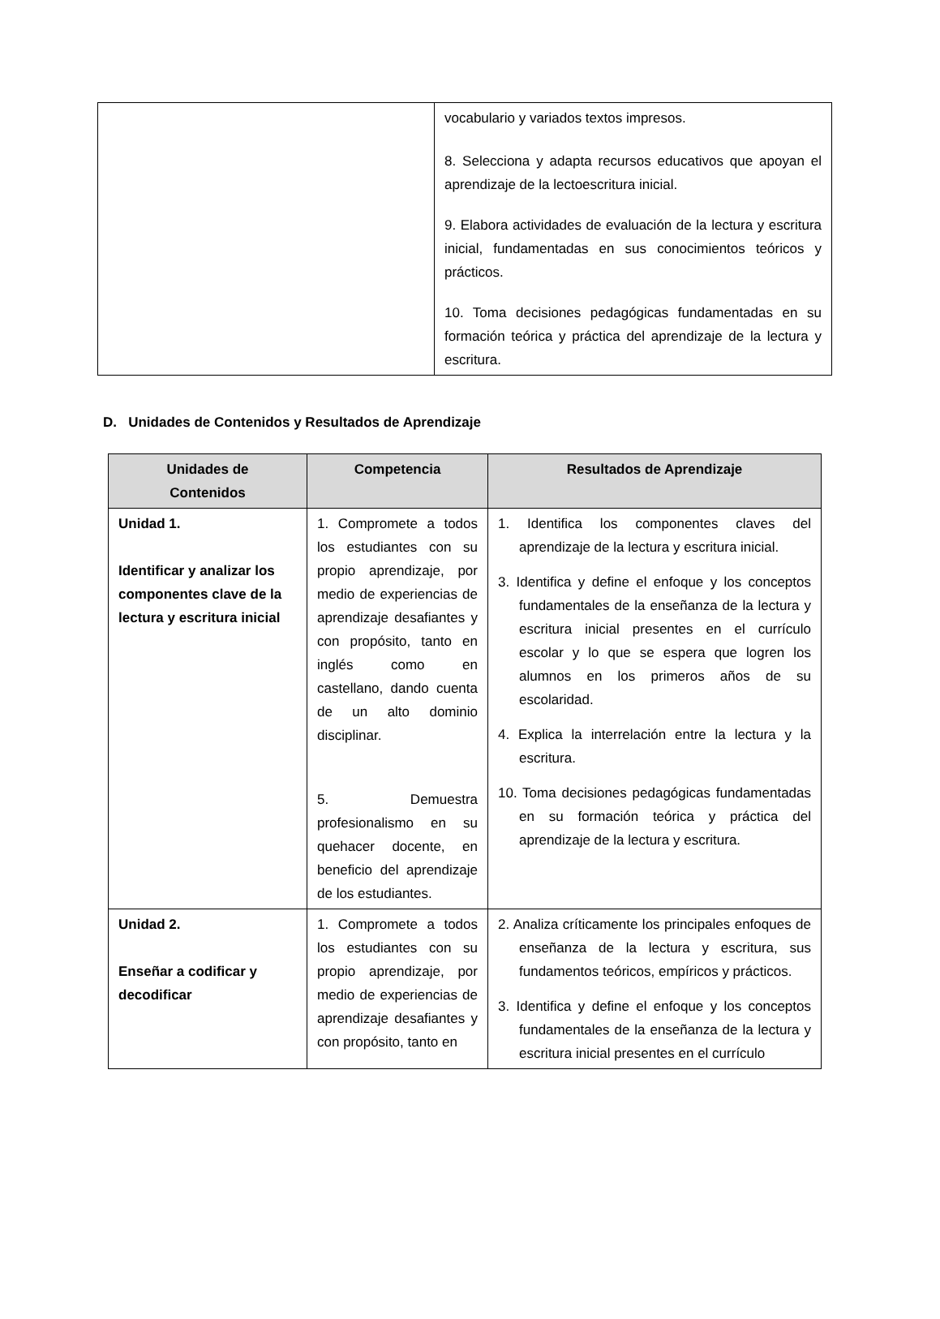| | vocabulario y variados textos impresos. 8. Selecciona y adapta recursos educativos que apoyan el aprendizaje de la lectoescritura inicial. 9. Elabora actividades de evaluación de la lectura y escritura inicial, fundamentadas en sus conocimientos teóricos y prácticos. 10. Toma decisiones pedagógicas fundamentadas en su formación teórica y práctica del aprendizaje de la lectura y escritura. |
D. Unidades de Contenidos y Resultados de Aprendizaje
| Unidades de Contenidos | Competencia | Resultados de Aprendizaje |
| --- | --- | --- |
| Unidad 1. Identificar y analizar los componentes clave de la lectura y escritura inicial | 1. Compromete a todos los estudiantes con su propio aprendizaje, por medio de experiencias de aprendizaje desafiantes y con propósito, tanto en inglés como en castellano, dando cuenta de un alto dominio disciplinar. 5. Demuestra profesionalismo en su quehacer docente, en beneficio del aprendizaje de los estudiantes. | 1. Identifica los componentes claves del aprendizaje de la lectura y escritura inicial. 3. Identifica y define el enfoque y los conceptos fundamentales de la enseñanza de la lectura y escritura inicial presentes en el currículo escolar y lo que se espera que logren los alumnos en los primeros años de su escolaridad. 4. Explica la interrelación entre la lectura y la escritura. 10. Toma decisiones pedagógicas fundamentadas en su formación teórica y práctica del aprendizaje de la lectura y escritura. |
| Unidad 2. Enseñar a codificar y decodificar | 1. Compromete a todos los estudiantes con su propio aprendizaje, por medio de experiencias de aprendizaje desafiantes y con propósito, tanto en | 2. Analiza críticamente los principales enfoques de enseñanza de la lectura y escritura, sus fundamentos teóricos, empíricos y prácticos. 3. Identifica y define el enfoque y los conceptos fundamentales de la enseñanza de la lectura y escritura inicial presentes en el currículo |